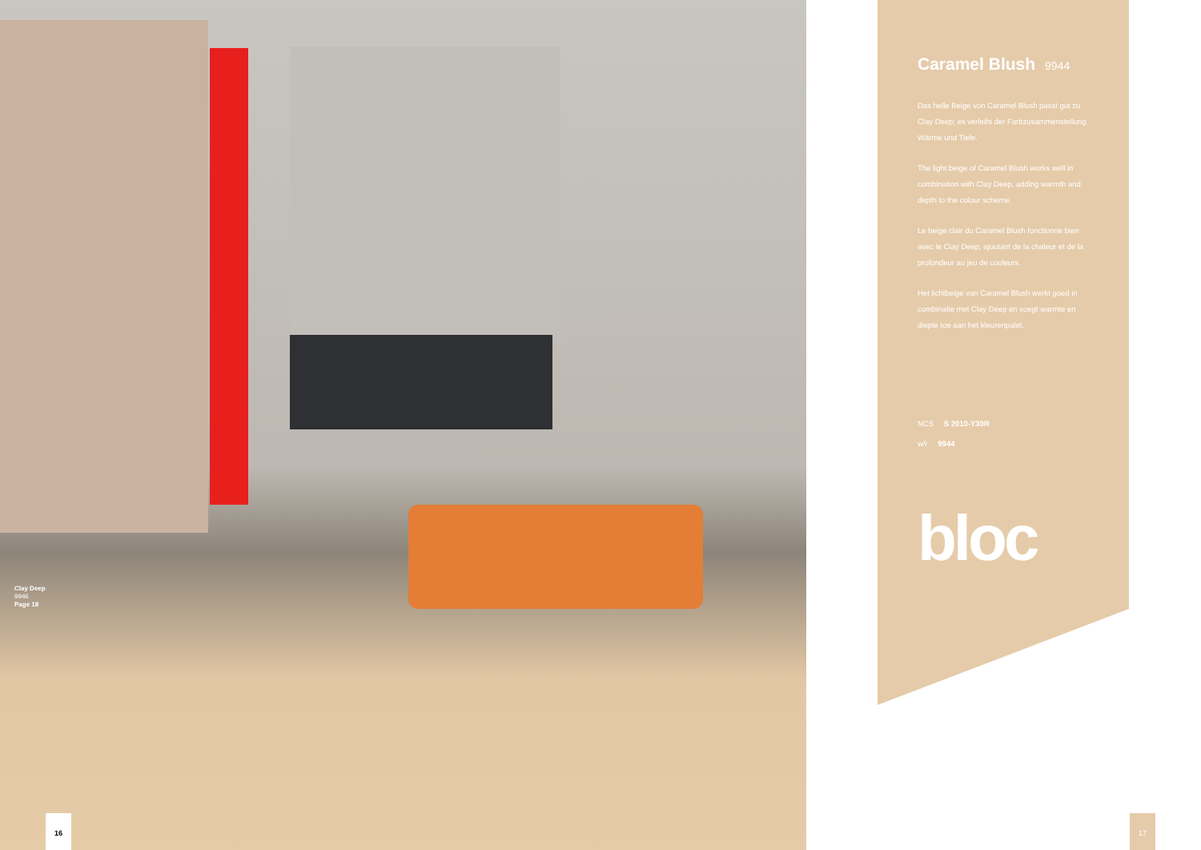Clay Deep
9946
Page 18
16
Caramel Blush 9944
Das helle Beige von Caramel Blush passt gut zu Clay Deep; es verleiht der Farbzusammenstellung Wärme und Tiefe.
The light beige of Caramel Blush works well in combination with Clay Deep, adding warmth and depth to the colour scheme.
Le beige clair du Caramel Blush fonctionne bien avec le Clay Deep, ajoutant de la chaleur et de la profondeur au jeu de couleurs.
Het lichtbeige van Caramel Blush werkt goed in combinatie met Clay Deep en voegt warmte en diepte toe aan het kleurenpalet.
NCS S 2010-Y30R
w/r 9944
bloc
17